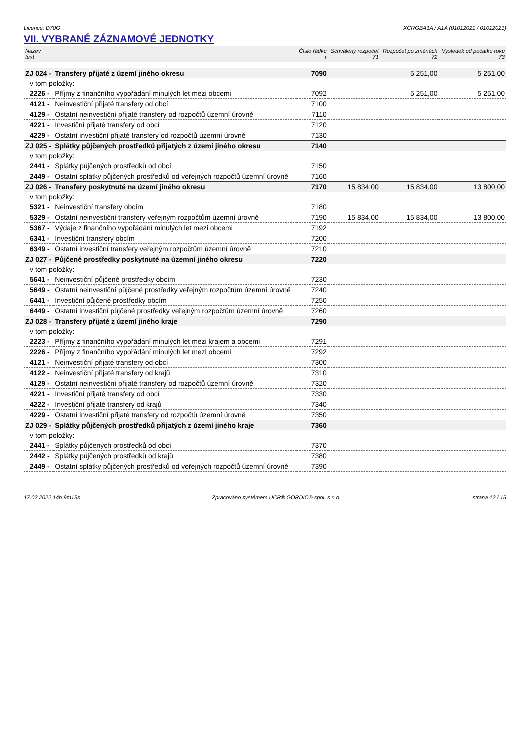Licence: D70G XCRGBA1A / A1A (01012021 / 01012021)
VII. VYBRANÉ ZÁZNAMOVÉ JEDNOTKY
| Název text | | Číslo řádku r | Schválený rozpočet 71 | Rozpočet po změnách 72 | Výsledek od počátku roku 73 |
| --- | --- | --- | --- | --- | --- |
| ZJ 024 - | Transfery přijaté z území jiného okresu | 7090 | | 5 251,00 | 5 251,00 |
| v tom položky: | | | | | |
| 2226 - | Příjmy z finančního vypořádání minulých let mezi obcemi | 7092 | | 5 251,00 | 5 251,00 |
| 4121 - | Neinvestiční přijaté transfery od obcí | 7100 | | | |
| 4129 - | Ostatní neinvestiční přijaté transfery od rozpočtů územní úrovně | 7110 | | | |
| 4221 - | Investiční přijaté transfery od obcí | 7120 | | | |
| 4229 - | Ostatní investiční přijaté transfery od rozpočtů územní úrovně | 7130 | | | |
| ZJ 025 - | Splátky půjčených prostředků přijatých z území jiného okresu | 7140 | | | |
| v tom položky: | | | | | |
| 2441 - | Splátky půjčených prostředků od obcí | 7150 | | | |
| 2449 - | Ostatní splátky půjčených prostředků od veřejných rozpočtů územní úrovně | 7160 | | | |
| ZJ 026 - | Transfery poskytnuté na území jiného okresu | 7170 | 15 834,00 | 15 834,00 | 13 800,00 |
| v tom položky: | | | | | |
| 5321 - | Neinvestiční transfery obcím | 7180 | | | |
| 5329 - | Ostatní neinvestiční transfery veřejným rozpočtům územní úrovně | 7190 | 15 834,00 | 15 834,00 | 13 800,00 |
| 5367 - | Výdaje z finančního vypořádání minulých let mezi obcemi | 7192 | | | |
| 6341 - | Investiční transfery obcím | 7200 | | | |
| 6349 - | Ostatní investiční transfery veřejným rozpočtům územní úrovně | 7210 | | | |
| ZJ 027 - | Půjčené prostředky poskytnuté na územní jiného okresu | 7220 | | | |
| v tom položky: | | | | | |
| 5641 - | Neinvestiční půjčené prostředky obcím | 7230 | | | |
| 5649 - | Ostatní neinvestiční půjčené prostředky veřejným rozpočtům územní úrovně | 7240 | | | |
| 6441 - | Investiční půjčené prostředky obcím | 7250 | | | |
| 6449 - | Ostatní investiční půjčené prostředky veřejným rozpočtům územní úrovně | 7260 | | | |
| ZJ 028 - | Transfery přijaté z území jiného kraje | 7290 | | | |
| v tom položky: | | | | | |
| 2223 - | Příjmy z finančního vypořádání minulých let mezi krajem a obcemi | 7291 | | | |
| 2226 - | Příjmy z finančního vypořádání minulých let mezi obcemi | 7292 | | | |
| 4121 - | Neinvestiční přijaté transfery od obcí | 7300 | | | |
| 4122 - | Neinvestiční přijaté transfery od krajů | 7310 | | | |
| 4129 - | Ostatní neinvestiční přijaté transfery od rozpočtů územní úrovně | 7320 | | | |
| 4221 - | Investiční přijaté transfery od obcí | 7330 | | | |
| 4222 - | Investiční přijaté transfery od krajů | 7340 | | | |
| 4229 - | Ostatní investiční přijaté transfery od rozpočtů územní úrovně | 7350 | | | |
| ZJ 029 - | Splátky půjčených prostředků přijatých z území jiného kraje | 7360 | | | |
| v tom položky: | | | | | |
| 2441 - | Splátky půjčených prostředků od obcí | 7370 | | | |
| 2442 - | Splátky půjčených prostředků od krajů | 7380 | | | |
| 2449 - | Ostatní splátky půjčených prostředků od veřejných rozpočtů územní úrovně | 7390 | | | |
17.02.2022 14h 9m15s Zpracováno systémem UCR® GORDIC® spol. s r. o. strana 12 / 15